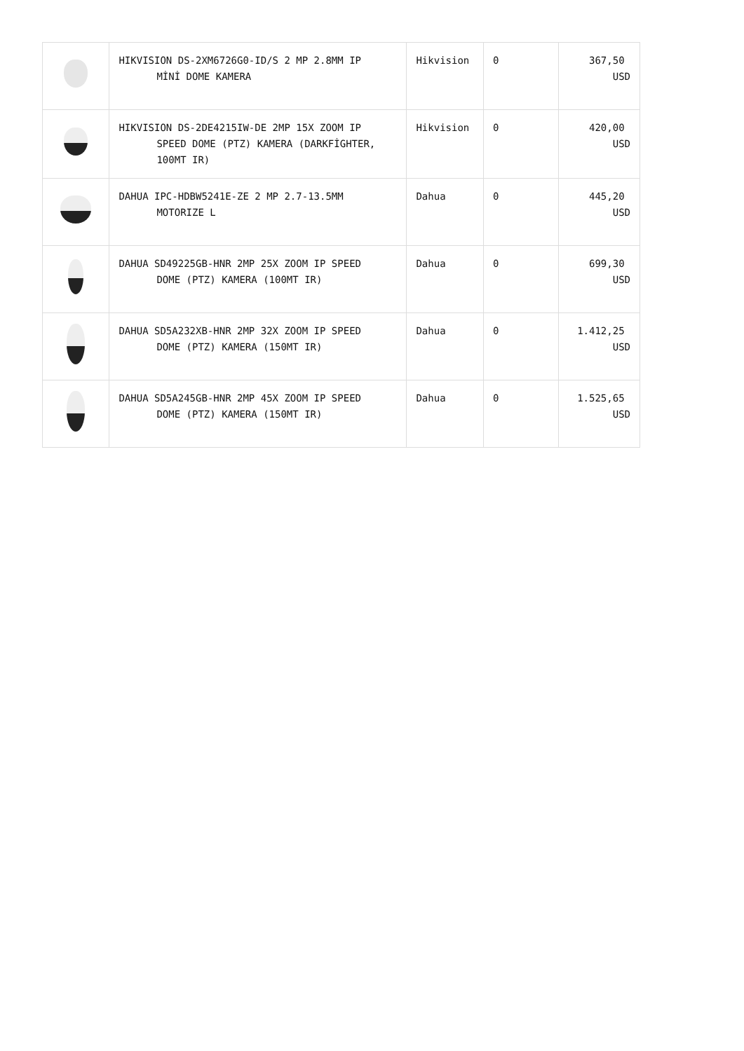| | HIKVISION DS-2XM6726G0-ID/S 2 MP 2.8MM IP MİNİ DOME KAMERA | Hikvision | 0 | 367,50 USD |
| | HIKVISION DS-2DE4215IW-DE 2MP 15X ZOOM IP SPEED DOME (PTZ) KAMERA (DARKFİGHTER, 100MT IR) | Hikvision | 0 | 420,00 USD |
| | DAHUA IPC-HDBW5241E-ZE 2 MP 2.7-13.5MM MOTORIZE L | Dahua | 0 | 445,20 USD |
| | DAHUA SD49225GB-HNR 2MP 25X ZOOM IP SPEED DOME (PTZ) KAMERA (100MT IR) | Dahua | 0 | 699,30 USD |
| | DAHUA SD5A232XB-HNR 2MP 32X ZOOM IP SPEED DOME (PTZ) KAMERA (150MT IR) | Dahua | 0 | 1.412,25 USD |
| | DAHUA SD5A245GB-HNR 2MP 45X ZOOM IP SPEED DOME (PTZ) KAMERA (150MT IR) | Dahua | 0 | 1.525,65 USD |